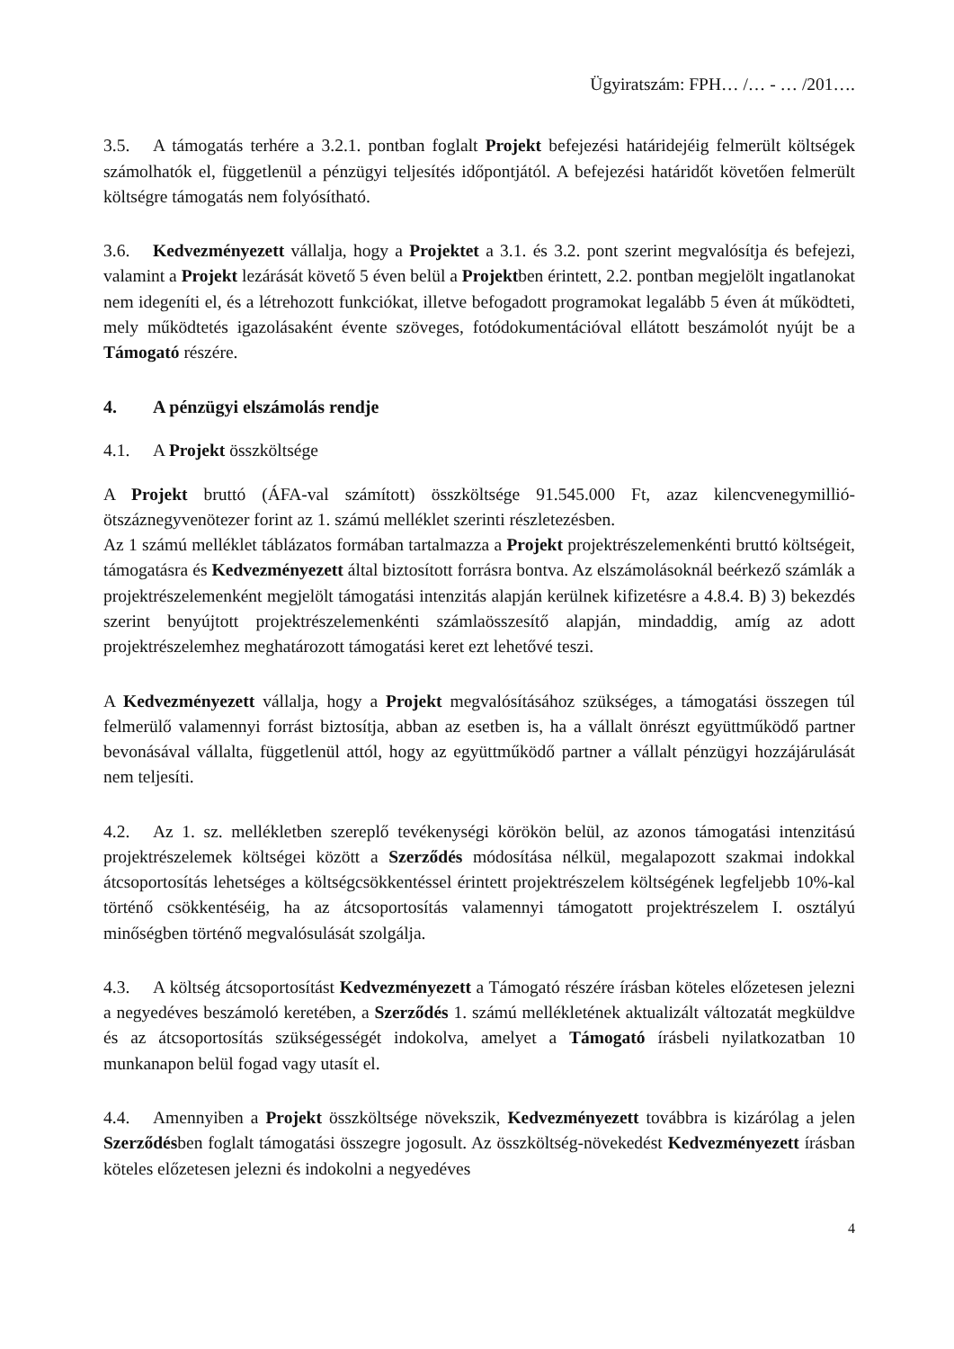Ügyiratszám: FPH… /… - … /201….
3.5. A támogatás terhére a 3.2.1. pontban foglalt Projekt befejezési határidejéig felmerült költségek számolhatók el, függetlenül a pénzügyi teljesítés időpontjától. A befejezési határidőt követően felmerült költségre támogatás nem folyósítható.
3.6. Kedvezményezett vállalja, hogy a Projektet a 3.1. és 3.2. pont szerint megvalósítja és befejezi, valamint a Projekt lezárását követő 5 éven belül a Projektben érintett, 2.2. pontban megjelölt ingatlanokat nem idegeníti el, és a létrehozott funkciókat, illetve befogadott programokat legalább 5 éven át működteti, mely működtetés igazolásaként évente szöveges, fotódokumentációval ellátott beszámolót nyújt be a Támogató részére.
4. A pénzügyi elszámolás rendje
4.1. A Projekt összköltsége
A Projekt bruttó (ÁFA-val számított) összköltsége 91.545.000 Ft, azaz kilencvenegymillió-ötszáznegyvenötezer forint az 1. számú melléklet szerinti részletezésben.
Az 1 számú melléklet táblázatos formában tartalmazza a Projekt projektrészelemenkénti bruttó költségeit, támogatásra és Kedvezményezett által biztosított forrásra bontva. Az elszámolásoknál beérkező számlák a projektrészelemenként megjelölt támogatási intenzitás alapján kerülnek kifizetésre a 4.8.4. B) 3) bekezdés szerint benyújtott projektrészelemenkénti számlaösszesítő alapján, mindaddig, amíg az adott projektrészelemhez meghatározott támogatási keret ezt lehetővé teszi.
A Kedvezményezett vállalja, hogy a Projekt megvalósításához szükséges, a támogatási összegen túl felmerülő valamennyi forrást biztosítja, abban az esetben is, ha a vállalt önrészt együttműködő partner bevonásával vállalta, függetlenül attól, hogy az együttműködő partner a vállalt pénzügyi hozzájárulását nem teljesíti.
4.2. Az 1. sz. mellékletben szereplő tevékenységi körökön belül, az azonos támogatási intenzitású projektrészelemek költségei között a Szerződés módosítása nélkül, megalapozott szakmai indokkal átcsoportosítás lehetséges a költségcsökkentéssel érintett projektrészelem költségének legfeljebb 10%-kal történő csökkentéséig, ha az átcsoportosítás valamennyi támogatott projektrészelem I. osztályú minőségben történő megvalósulását szolgálja.
4.3. A költség átcsoportosítást Kedvezményezett a Támogató részére írásban köteles előzetesen jelezni a negyedéves beszámoló keretében, a Szerződés 1. számú mellékletének aktualizált változatát megküldve és az átcsoportosítás szükségességét indokolva, amelyet a Támogató írásbeli nyilatkozatban 10 munkanapon belül fogad vagy utasít el.
4.4. Amennyiben a Projekt összköltsége növekszik, Kedvezményezett továbbra is kizárólag a jelen Szerződésben foglalt támogatási összegre jogosult. Az összköltség-növekedést Kedvezményezett írásban köteles előzetesen jelezni és indokolni a negyedéves
4